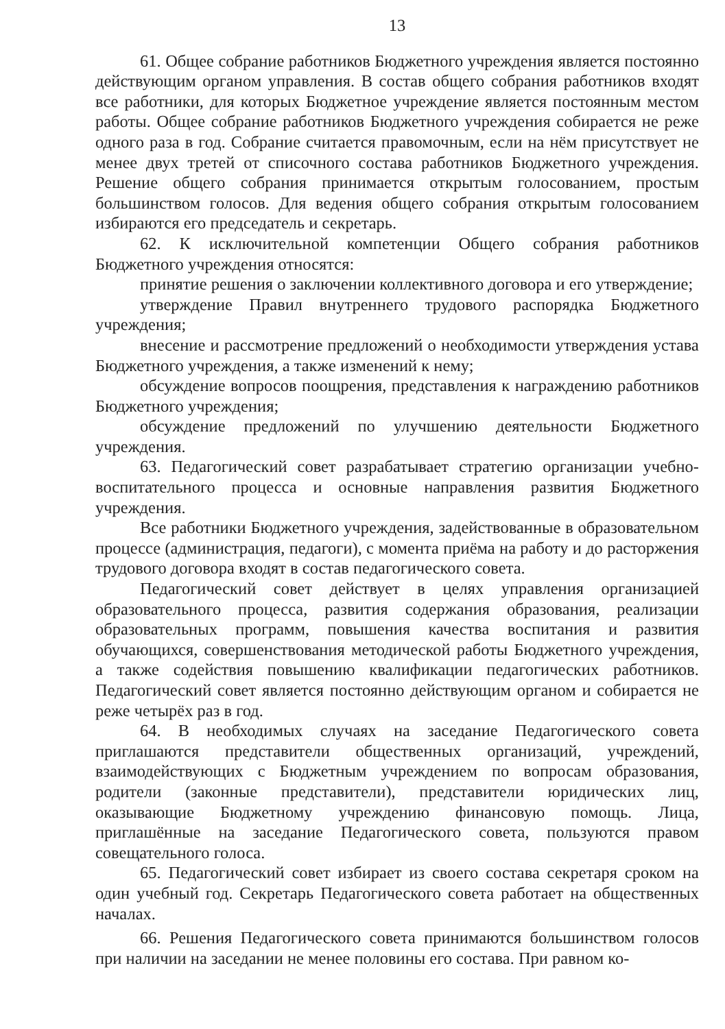13
61. Общее собрание работников Бюджетного учреждения является постоянно действующим органом управления. В состав общего собрания работников входят все работники, для которых Бюджетное учреждение является постоянным местом работы. Общее собрание работников Бюджетного учреждения собирается не реже одного раза в год. Собрание считается правомочным, если на нём присутствует не менее двух третей от списочного состава работников Бюджетного учреждения. Решение общего собрания принимается открытым голосованием, простым большинством голосов. Для ведения общего собрания открытым голосованием избираются его председатель и секретарь.
62. К исключительной компетенции Общего собрания работников Бюджетного учреждения относятся:
принятие решения о заключении коллективного договора и его утверждение;
утверждение Правил внутреннего трудового распорядка Бюджетного учреждения;
внесение и рассмотрение предложений о необходимости утверждения устава Бюджетного учреждения, а также изменений к нему;
обсуждение вопросов поощрения, представления к награждению работников Бюджетного учреждения;
обсуждение предложений по улучшению деятельности Бюджетного учреждения.
63. Педагогический совет разрабатывает стратегию организации учебно-воспитательного процесса и основные направления развития Бюджетного учреждения.
Все работники Бюджетного учреждения, задействованные в образовательном процессе (администрация, педагоги), с момента приёма на работу и до расторжения трудового договора входят в состав педагогического совета.
Педагогический совет действует в целях управления организацией образовательного процесса, развития содержания образования, реализации образовательных программ, повышения качества воспитания и развития обучающихся, совершенствования методической работы Бюджетного учреждения, а также содействия повышению квалификации педагогических работников. Педагогический совет является постоянно действующим органом и собирается не реже четырёх раз в год.
64. В необходимых случаях на заседание Педагогического совета приглашаются представители общественных организаций, учреждений, взаимодействующих с Бюджетным учреждением по вопросам образования, родители (законные представители), представители юридических лиц, оказывающие Бюджетному учреждению финансовую помощь. Лица, приглашённые на заседание Педагогического совета, пользуются правом совещательного голоса.
65. Педагогический совет избирает из своего состава секретаря сроком на один учебный год. Секретарь Педагогического совета работает на общественных началах.
66. Решения Педагогического совета принимаются большинством голосов при наличии на заседании не менее половины его состава. При равном ко-